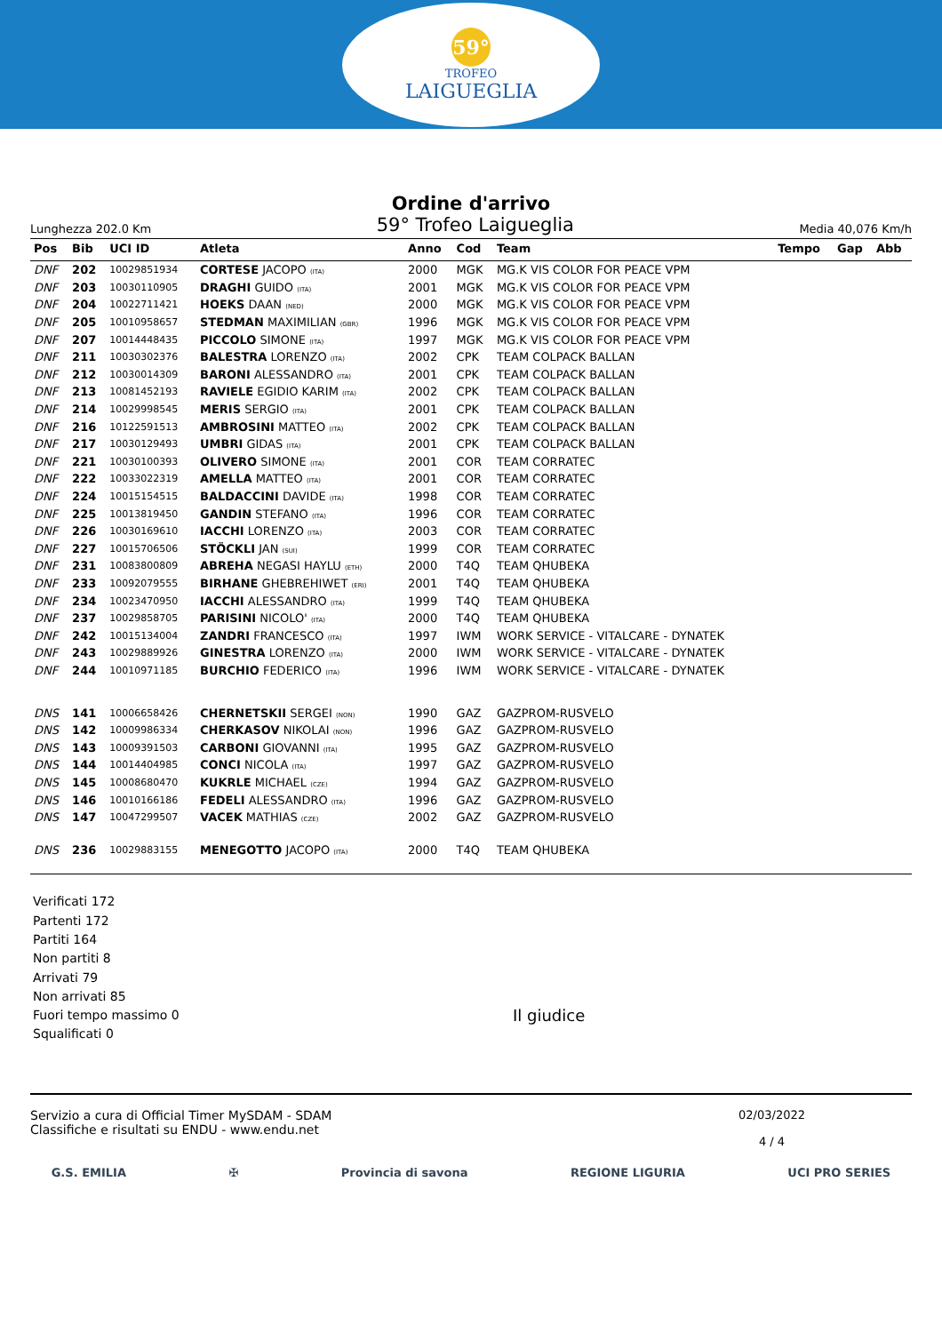59°
TROFEO
LAIGUEGLIA
Ordine d'arrivo
Lunghezza 202.0 Km 59° Trofeo Laigueglia Media 40,076 Km/h
| Pos | Bib | UCI ID | Atleta | Anno | Cod | Team | Tempo | Gap | Abb |
| --- | --- | --- | --- | --- | --- | --- | --- | --- | --- |
| DNF | 202 | 10029851934 | CORTESE JACOPO (ITA) | 2000 | MGK | MG.K VIS COLOR FOR PEACE VPM | | | |
| DNF | 203 | 10030110905 | DRAGHI GUIDO (ITA) | 2001 | MGK | MG.K VIS COLOR FOR PEACE VPM | | | |
| DNF | 204 | 10022711421 | HOEKS DAAN (NED) | 2000 | MGK | MG.K VIS COLOR FOR PEACE VPM | | | |
| DNF | 205 | 10010958657 | STEDMAN MAXIMILIAN (GBR) | 1996 | MGK | MG.K VIS COLOR FOR PEACE VPM | | | |
| DNF | 207 | 10014448435 | PICCOLO SIMONE (ITA) | 1997 | MGK | MG.K VIS COLOR FOR PEACE VPM | | | |
| DNF | 211 | 10030302376 | BALESTRA LORENZO (ITA) | 2002 | CPK | TEAM COLPACK BALLAN | | | |
| DNF | 212 | 10030014309 | BARONI ALESSANDRO (ITA) | 2001 | CPK | TEAM COLPACK BALLAN | | | |
| DNF | 213 | 10081452193 | RAVIELE EGIDIO KARIM (ITA) | 2002 | CPK | TEAM COLPACK BALLAN | | | |
| DNF | 214 | 10029998545 | MERIS SERGIO (ITA) | 2001 | CPK | TEAM COLPACK BALLAN | | | |
| DNF | 216 | 10122591513 | AMBROSINI MATTEO (ITA) | 2002 | CPK | TEAM COLPACK BALLAN | | | |
| DNF | 217 | 10030129493 | UMBRI GIDAS (ITA) | 2001 | CPK | TEAM COLPACK BALLAN | | | |
| DNF | 221 | 10030100393 | OLIVERO SIMONE (ITA) | 2001 | COR | TEAM CORRATEC | | | |
| DNF | 222 | 10033022319 | AMELLA MATTEO (ITA) | 2001 | COR | TEAM CORRATEC | | | |
| DNF | 224 | 10015154515 | BALDACCINI DAVIDE (ITA) | 1998 | COR | TEAM CORRATEC | | | |
| DNF | 225 | 10013819450 | GANDIN STEFANO (ITA) | 1996 | COR | TEAM CORRATEC | | | |
| DNF | 226 | 10030169610 | IACCHI LORENZO (ITA) | 2003 | COR | TEAM CORRATEC | | | |
| DNF | 227 | 10015706506 | STÖCKLI JAN (SUI) | 1999 | COR | TEAM CORRATEC | | | |
| DNF | 231 | 10083800809 | ABREHA NEGASI HAYLU (ETH) | 2000 | T4Q | TEAM QHUBEKA | | | |
| DNF | 233 | 10092079555 | BIRHANE GHEBREHIWET (ERI) | 2001 | T4Q | TEAM QHUBEKA | | | |
| DNF | 234 | 10023470950 | IACCHI ALESSANDRO (ITA) | 1999 | T4Q | TEAM QHUBEKA | | | |
| DNF | 237 | 10029858705 | PARISINI NICOLO' (ITA) | 2000 | T4Q | TEAM QHUBEKA | | | |
| DNF | 242 | 10015134004 | ZANDRI FRANCESCO (ITA) | 1997 | IWM | WORK SERVICE - VITALCARE - DYNATEK | | | |
| DNF | 243 | 10029889926 | GINESTRA LORENZO (ITA) | 2000 | IWM | WORK SERVICE - VITALCARE - DYNATEK | | | |
| DNF | 244 | 10010971185 | BURCHIO FEDERICO (ITA) | 1996 | IWM | WORK SERVICE - VITALCARE - DYNATEK | | | |
| DNS | 141 | 10006658426 | CHERNETSKII SERGEI (NON) | 1990 | GAZ | GAZPROM-RUSVELO | | | |
| DNS | 142 | 10009986334 | CHERKASOV NIKOLAI (NON) | 1996 | GAZ | GAZPROM-RUSVELO | | | |
| DNS | 143 | 10009391503 | CARBONI GIOVANNI (ITA) | 1995 | GAZ | GAZPROM-RUSVELO | | | |
| DNS | 144 | 10014404985 | CONCI NICOLA (ITA) | 1997 | GAZ | GAZPROM-RUSVELO | | | |
| DNS | 145 | 10008680470 | KUKRLE MICHAEL (CZE) | 1994 | GAZ | GAZPROM-RUSVELO | | | |
| DNS | 146 | 10010166186 | FEDELI ALESSANDRO (ITA) | 1996 | GAZ | GAZPROM-RUSVELO | | | |
| DNS | 147 | 10047299507 | VACEK MATHIAS (CZE) | 2002 | GAZ | GAZPROM-RUSVELO | | | |
| DNS | 236 | 10029883155 | MENEGOTTO JACOPO (ITA) | 2000 | T4Q | TEAM QHUBEKA | | | |
Verificati 172
Partenti 172
Partiti 164
Non partiti 8
Arrivati 79
Non arrivati 85
Fuori tempo massimo 0
Squalificati 0
Il giudice
Servizio a cura di Official Timer MySDAM - SDAM
Classifiche e risultati su ENDU - www.endu.net
02/03/2022
4 / 4
G.S. EMILIA ✠ Provincia di savona REGIONE LIGURIA UCI PRO SERIES